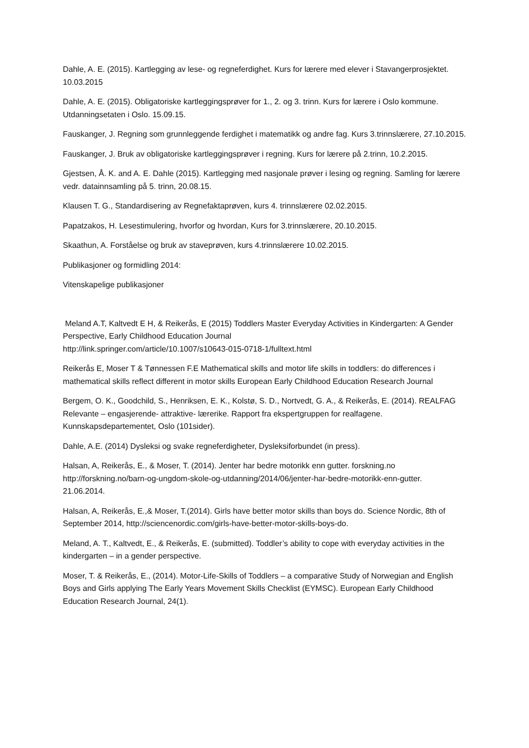Dahle, A. E. (2015). Kartlegging av lese- og regneferdighet. Kurs for lærere med elever i Stavangerprosjektet. 10.03.2015
Dahle, A. E. (2015). Obligatoriske kartleggingsprøver for 1., 2. og 3. trinn. Kurs for lærere i Oslo kommune. Utdanningsetaten i Oslo. 15.09.15.
Fauskanger, J. Regning som grunnleggende ferdighet i matematikk og andre fag. Kurs 3.trinnslærere, 27.10.2015.
Fauskanger, J. Bruk av obligatoriske kartleggingsprøver i regning. Kurs for lærere på 2.trinn, 10.2.2015.
Gjestsen, Å. K. and A. E. Dahle (2015). Kartlegging med nasjonale prøver i lesing og regning. Samling for lærere vedr. datainnsamling på 5. trinn, 20.08.15.
Klausen T. G., Standardisering av Regnefaktaprøven, kurs 4. trinnslærere 02.02.2015.
Papatzakos, H. Lesestimulering, hvorfor og hvordan, Kurs for 3.trinnslærere, 20.10.2015.
Skaathun, A. Forståelse og bruk av staveprøven, kurs 4.trinnslærere 10.02.2015.
Publikasjoner og formidling 2014:
Vitenskapelige publikasjoner
Meland A.T, Kaltvedt E H, & Reikerås, E (2015) Toddlers Master Everyday Activities in Kindergarten: A Gender Perspective, Early Childhood Education Journal
http://link.springer.com/article/10.1007/s10643-015-0718-1/fulltext.html
Reikerås E, Moser T & Tønnessen F.E Mathematical skills and motor life skills in toddlers: do differences i mathematical skills reflect different in motor skills European Early Childhood Education Research Journal
Bergem, O. K., Goodchild, S., Henriksen, E. K., Kolstø, S. D., Nortvedt, G. A., & Reikerås, E. (2014). REALFAG Relevante – engasjerende- attraktive- lærerike. Rapport fra ekspertgruppen for realfagene. Kunnskapsdepartementet, Oslo (101sider).
Dahle, A.E. (2014) Dysleksi og svake regneferdigheter, Dysleksiforbundet (in press).
Halsan, A, Reikerås, E., & Moser, T. (2014). Jenter har bedre motorikk enn gutter. forskning.no http://forskning.no/barn-og-ungdom-skole-og-utdanning/2014/06/jenter-har-bedre-motorikk-enn-gutter. 21.06.2014.
Halsan, A, Reikerås, E.,& Moser, T.(2014). Girls have better motor skills than boys do. Science Nordic, 8th of September 2014, http://sciencenordic.com/girls-have-better-motor-skills-boys-do.
Meland, A. T., Kaltvedt, E., & Reikerås, E. (submitted). Toddler’s ability to cope with everyday activities in the kindergarten – in a gender perspective.
Moser, T. & Reikerås, E., (2014). Motor-Life-Skills of Toddlers – a comparative Study of Norwegian and English Boys and Girls applying The Early Years Movement Skills Checklist (EYMSC). European Early Childhood Education Research Journal, 24(1).